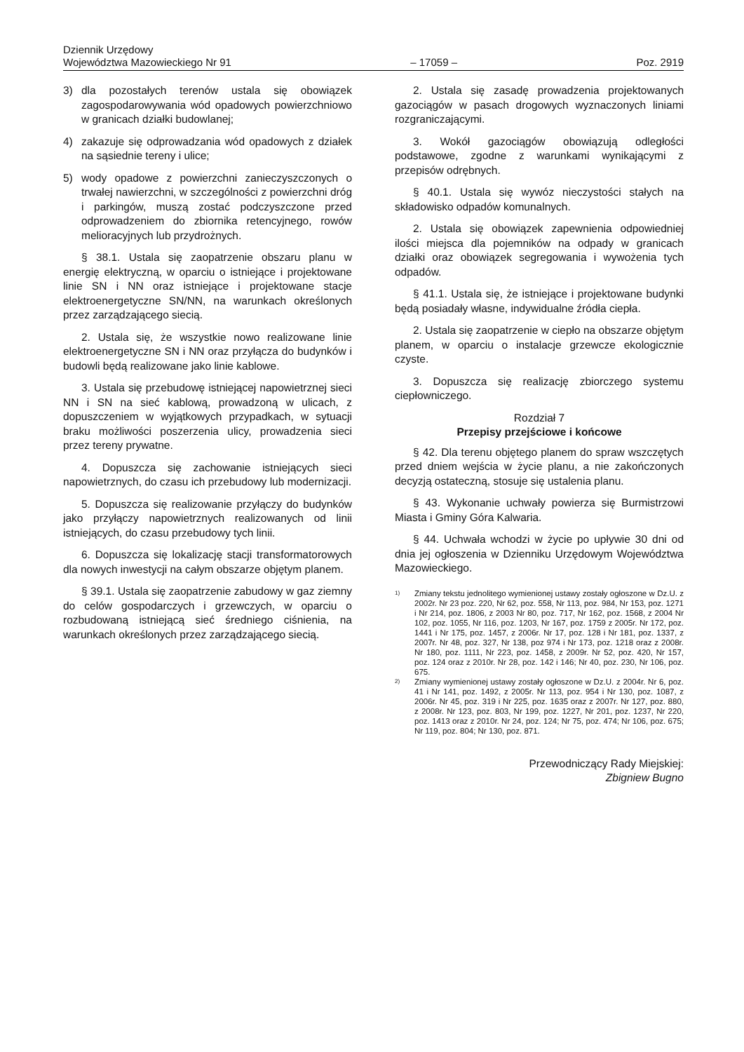Dziennik Urzędowy
Województwa Mazowieckiego Nr 91 – 17059 – Poz. 2919
3) dla pozostałych terenów ustala się obowiązek zagospodarowywania wód opadowych powierzchniowo w granicach działki budowlanej;
4) zakazuje się odprowadzania wód opadowych z działek na sąsiednie tereny i ulice;
5) wody opadowe z powierzchni zanieczyszczonych o trwałej nawierzchni, w szczególności z powierzchni dróg i parkingów, muszą zostać podczyszczone przed odprowadzeniem do zbiornika retencyjnego, rowów melioracyjnych lub przydrożnych.
§ 38.1. Ustala się zaopatrzenie obszaru planu w energię elektryczną, w oparciu o istniejące i projektowane linie SN i NN oraz istniejące i projektowane stacje elektroenergetyczne SN/NN, na warunkach określonych przez zarządzającego siecią.
2. Ustala się, że wszystkie nowo realizowane linie elektroenergetyczne SN i NN oraz przyłącza do budynków i budowli będą realizowane jako linie kablowe.
3. Ustala się przebudowę istniejącej napowietrznej sieci NN i SN na sieć kablową, prowadzoną w ulicach, z dopuszczeniem w wyjątkowych przypadkach, w sytuacji braku możliwości poszerzenia ulicy, prowadzenia sieci przez tereny prywatne.
4. Dopuszcza się zachowanie istniejących sieci napowietrznych, do czasu ich przebudowy lub modernizacji.
5. Dopuszcza się realizowanie przyłączy do budynków jako przyłączy napowietrznych realizowanych od linii istniejących, do czasu przebudowy tych linii.
6. Dopuszcza się lokalizację stacji transformatorowych dla nowych inwestycji na całym obszarze objętym planem.
§ 39.1. Ustala się zaopatrzenie zabudowy w gaz ziemny do celów gospodarczych i grzewczych, w oparciu o rozbudowaną istniejącą sieć średniego ciśnienia, na warunkach określonych przez zarządzającego siecią.
2. Ustala się zasadę prowadzenia projektowanych gazociągów w pasach drogowych wyznaczonych liniami rozgraniczającymi.
3. Wokół gazociągów obowiązują odległości podstawowe, zgodne z warunkami wynikającymi z przepisów odrębnych.
§ 40.1. Ustala się wywóz nieczystości stałych na składowisko odpadów komunalnych.
2. Ustala się obowiązek zapewnienia odpowiedniej ilości miejsca dla pojemników na odpady w granicach działki oraz obowiązek segregowania i wywożenia tych odpadów.
§ 41.1. Ustala się, że istniejące i projektowane budynki będą posiadały własne, indywidualne źródła ciepła.
2. Ustala się zaopatrzenie w ciepło na obszarze objętym planem, w oparciu o instalacje grzewcze ekologicznie czyste.
3. Dopuszcza się realizację zbiorczego systemu ciepłowniczego.
Rozdział 7
Przepisy przejściowe i końcowe
§ 42. Dla terenu objętego planem do spraw wszczętych przed dniem wejścia w życie planu, a nie zakończonych decyzją ostateczną, stosuje się ustalenia planu.
§ 43. Wykonanie uchwały powierza się Burmistrzowi Miasta i Gminy Góra Kalwaria.
§ 44. Uchwała wchodzi w życie po upływie 30 dni od dnia jej ogłoszenia w Dzienniku Urzędowym Województwa Mazowieckiego.
<sup>1)</sup> Zmiany tekstu jednolitego wymienionej ustawy zostały ogłoszone w Dz.U. z 2002r. Nr 23 poz. 220, Nr 62, poz. 558, Nr 113, poz. 984, Nr 153, poz. 1271 i Nr 214, poz. 1806, z 2003 Nr 80, poz. 717, Nr 162, poz. 1568, z 2004 Nr 102, poz. 1055, Nr 116, poz. 1203, Nr 167, poz. 1759 z 2005r. Nr 172, poz. 1441 i Nr 175, poz. 1457, z 2006r. Nr 17, poz. 128 i Nr 181, poz. 1337, z 2007r. Nr 48, poz. 327, Nr 138, poz 974 i Nr 173, poz. 1218 oraz z 2008r. Nr 180, poz. 1111, Nr 223, poz. 1458, z 2009r. Nr 52, poz. 420, Nr 157, poz. 124 oraz z 2010r. Nr 28, poz. 142 i 146; Nr 40, poz. 230, Nr 106, poz. 675.
<sup>2)</sup> Zmiany wymienionej ustawy zostały ogłoszone w Dz.U. z 2004r. Nr 6, poz. 41 i Nr 141, poz. 1492, z 2005r. Nr 113, poz. 954 i Nr 130, poz. 1087, z 2006r. Nr 45, poz. 319 i Nr 225, poz. 1635 oraz z 2007r. Nr 127, poz. 880, z 2008r. Nr 123, poz. 803, Nr 199, poz. 1227, Nr 201, poz. 1237, Nr 220, poz. 1413 oraz z 2010r. Nr 24, poz. 124; Nr 75, poz. 474; Nr 106, poz. 675; Nr 119, poz. 804; Nr 130, poz. 871.
Przewodniczący Rady Miejskiej:
Zbigniew Bugno